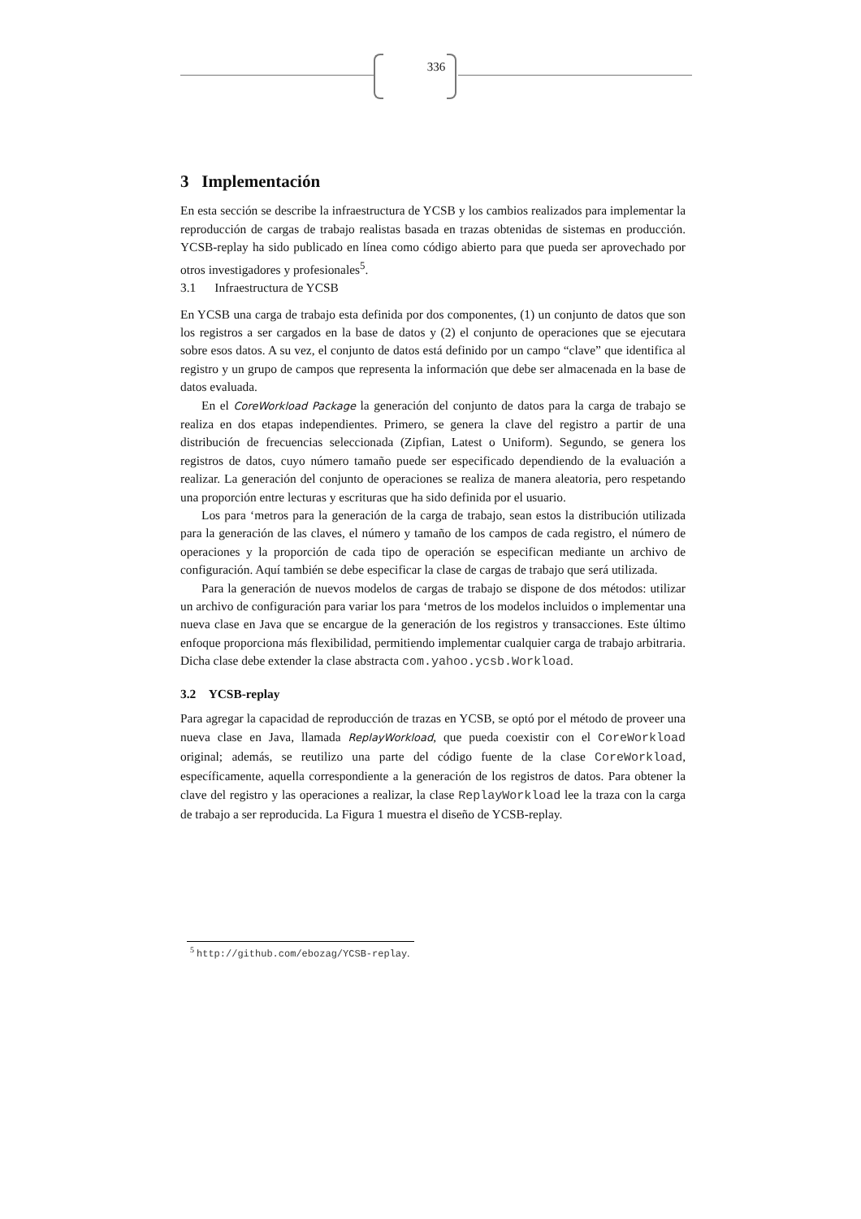336
3 Implementación
En esta sección se describe la infraestructura de YCSB y los cambios realizados para implementar la reproducción de cargas de trabajo realistas basada en trazas obtenidas de sistemas en producción. YCSB-replay ha sido publicado en línea como código abierto para que pueda ser aprovechado por otros investigadores y profesionales<sup>5</sup>.
3.1 Infraestructura de YCSB
En YCSB una carga de trabajo esta definida por dos componentes, (1) un conjunto de datos que son los registros a ser cargados en la base de datos y (2) el conjunto de operaciones que se ejecutara sobre esos datos. A su vez, el conjunto de datos está definido por un campo “clave” que identifica al registro y un grupo de campos que representa la información que debe ser almacenada en la base de datos evaluada.
En el CoreWorkload Package la generación del conjunto de datos para la carga de trabajo se realiza en dos etapas independientes. Primero, se genera la clave del registro a partir de una distribución de frecuencias seleccionada (Zipfian, Latest o Uniform). Segundo, se genera los registros de datos, cuyo número tamaño puede ser especificado dependiendo de la evaluación a realizar. La generación del conjunto de operaciones se realiza de manera aleatoria, pero respetando una proporción entre lecturas y escrituras que ha sido definida por el usuario.
Los para ‘metros para la generación de la carga de trabajo, sean estos la distribución utilizada para la generación de las claves, el número y tamaño de los campos de cada registro, el número de operaciones y la proporción de cada tipo de operación se especifican mediante un archivo de configuración. Aquí también se debe especificar la clase de cargas de trabajo que será utilizada.
Para la generación de nuevos modelos de cargas de trabajo se dispone de dos métodos: utilizar un archivo de configuración para variar los para ‘metros de los modelos incluidos o implementar una nueva clase en Java que se encargue de la generación de los registros y transacciones. Este último enfoque proporciona más flexibilidad, permitiendo implementar cualquier carga de trabajo arbitraria. Dicha clase debe extender la clase abstracta com.yahoo.ycsb.Workload.
3.2 YCSB-replay
Para agregar la capacidad de reproducción de trazas en YCSB, se optó por el método de proveer una nueva clase en Java, llamada ReplayWorkload, que pueda coexistir con el CoreWorkload original; además, se reutilizo una parte del código fuente de la clase CoreWorkload, específicamente, aquella correspondiente a la generación de los registros de datos. Para obtener la clave del registro y las operaciones a realizar, la clase ReplayWorkload lee la traza con la carga de trabajo a ser reproducida. La Figura 1 muestra el diseño de YCSB-replay.
<sup>5</sup> http://github.com/ebozag/YCSB-replay.